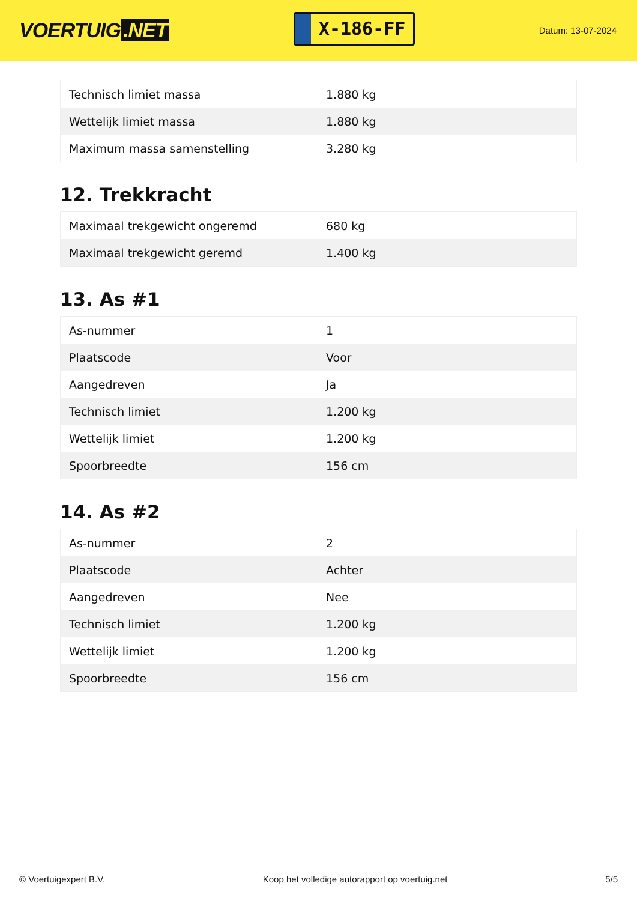VOERTUIG.NET
X-186-FF
Datum: 13-07-2024
| Technisch limiet massa | 1.880 kg |
| Wettelijk limiet massa | 1.880 kg |
| Maximum massa samenstelling | 3.280 kg |
12. Trekkracht
| Maximaal trekgewicht ongeremd | 680 kg |
| Maximaal trekgewicht geremd | 1.400 kg |
13. As #1
| As-nummer | 1 |
| Plaatscode | Voor |
| Aangedreven | Ja |
| Technisch limiet | 1.200 kg |
| Wettelijk limiet | 1.200 kg |
| Spoorbreedte | 156 cm |
14. As #2
| As-nummer | 2 |
| Plaatscode | Achter |
| Aangedreven | Nee |
| Technisch limiet | 1.200 kg |
| Wettelijk limiet | 1.200 kg |
| Spoorbreedte | 156 cm |
© Voertuigexpert B.V. Koop het volledige autorapport op voertuig.net 5/5